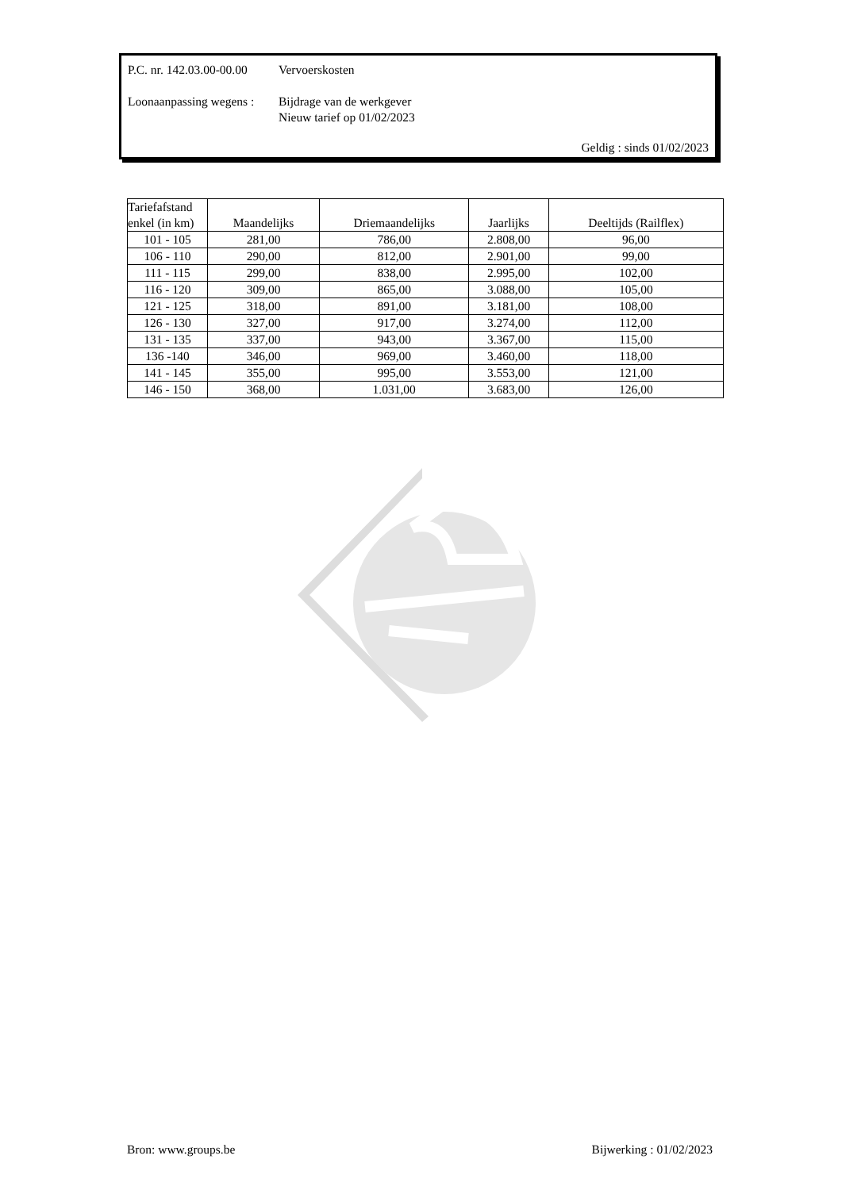P.C. nr. 142.03.00-00.00
Vervoerskosten
Loonaanpassing wegens :
Bijdrage van de werkgever
Nieuw tarief op 01/02/2023
Geldig : sinds 01/02/2023
| Tariefafstand enkel (in km) | Maandelijks | Driemaandelijks | Jaarlijks | Deeltijds (Railflex) |
| --- | --- | --- | --- | --- |
| 101 - 105 | 281,00 | 786,00 | 2.808,00 | 96,00 |
| 106 - 110 | 290,00 | 812,00 | 2.901,00 | 99,00 |
| 111 - 115 | 299,00 | 838,00 | 2.995,00 | 102,00 |
| 116 - 120 | 309,00 | 865,00 | 3.088,00 | 105,00 |
| 121 - 125 | 318,00 | 891,00 | 3.181,00 | 108,00 |
| 126 - 130 | 327,00 | 917,00 | 3.274,00 | 112,00 |
| 131 - 135 | 337,00 | 943,00 | 3.367,00 | 115,00 |
| 136 -140 | 346,00 | 969,00 | 3.460,00 | 118,00 |
| 141 - 145 | 355,00 | 995,00 | 3.553,00 | 121,00 |
| 146 - 150 | 368,00 | 1.031,00 | 3.683,00 | 126,00 |
Bron: www.groups.be Bijwerking : 01/02/2023